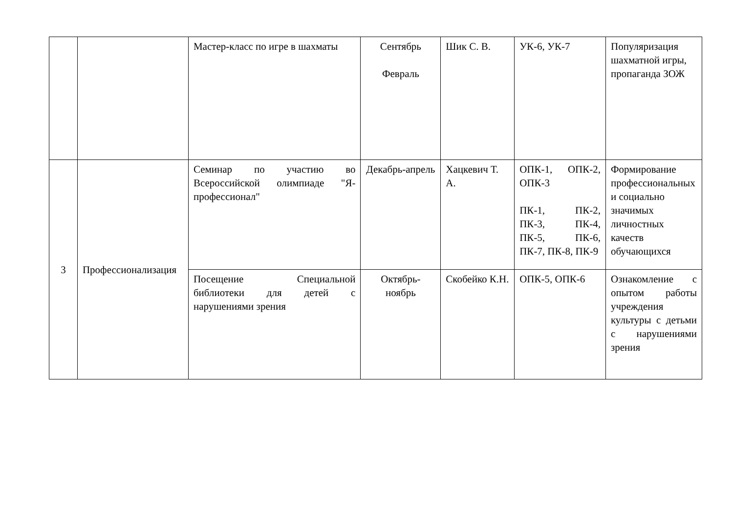| | | Мастер-класс по игре в шахматы | Сентябрь Февраль | Шик С. В. | УК-6, УК-7 | Популяризация шахматной игры, пропаганда ЗОЖ |
| 3 | Профессионализация | Семинар по участию во Всероссийской олимпиаде "Я-профессионал" | Декабрь-апрель | Хацкевич Т. А. | ОПК-1, ОПК-2, ОПК-3 ПК-1, ПК-2, ПК-3, ПК-4, ПК-5, ПК-6, ПК-7, ПК-8, ПК-9 | Формирование профессиональных и социально значимых личностных качеств обучающихся |
| | | Посещение Специальной библиотеки для детей с нарушениями зрения | Октябрь-ноябрь | Скобейко К.Н. | ОПК-5, ОПК-6 | Ознакомление с опытом работы учреждения культуры с детьми с нарушениями зрения |